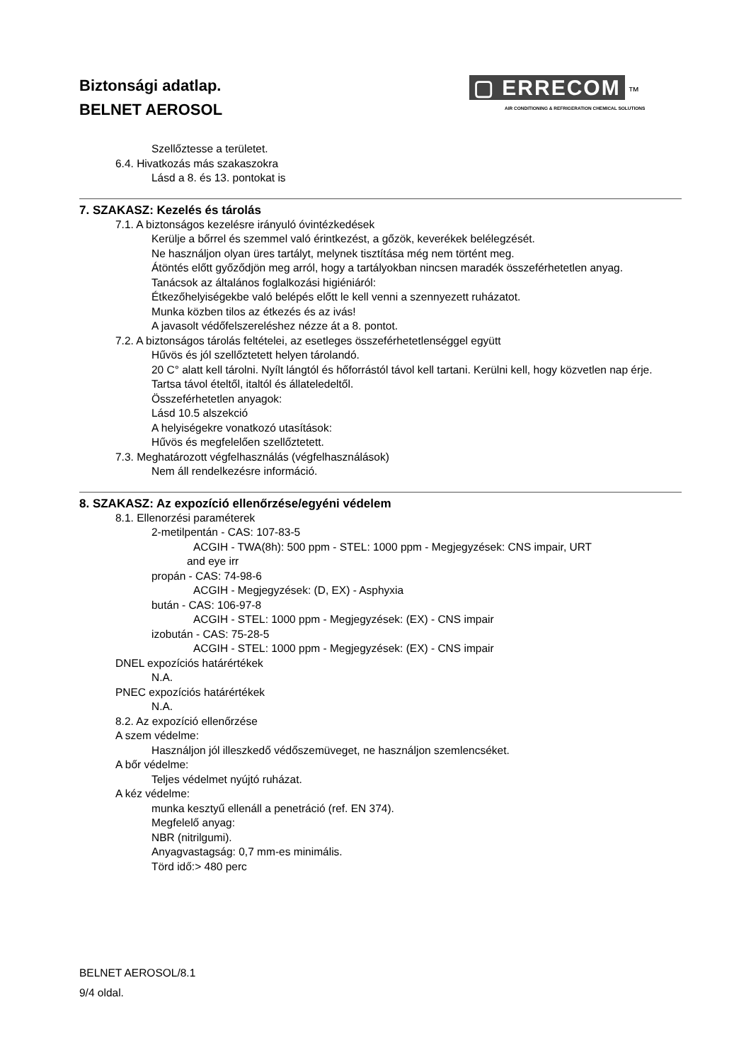Biztonsági adatlap.
BELNET AEROSOL
▢ ERRECOM ™
AIR CONDITIONING & REFRIGERATION CHEMICAL SOLUTIONS
Szellőztesse a területet.
6.4. Hivatkozás más szakaszokra
Lásd a 8. és 13. pontokat is
7. SZAKASZ: Kezelés és tárolás
7.1. A biztonságos kezelésre irányuló óvintézkedések
Kerülje a bőrrel és szemmel való érintkezést, a gőzök, keverékek belélegzését.
Ne használjon olyan üres tartályt, melynek tisztítása még nem történt meg.
Átöntés előtt győződjön meg arról, hogy a tartályokban nincsen maradék összeférhetetlen anyag.
Tanácsok az általános foglalkozási higiéniáról:
Étkezőhelyiségekbe való belépés előtt le kell venni a szennyezett ruházatot.
Munka közben tilos az étkezés és az ivás!
A javasolt védőfelszereléshez nézze át a 8. pontot.
7.2. A biztonságos tárolás feltételei, az esetleges összeférhetetlenséggel együtt
Hűvös és jól szellőztetett helyen tárolandó.
20 C° alatt kell tárolni. Nyílt lángtól és hőforrástól távol kell tartani. Kerülni kell, hogy közvetlen nap érje.
Tartsa távol ételtől, italtól és állateledeltől.
Összeférhetetlen anyagok:
Lásd 10.5 alszekció
A helyiségekre vonatkozó utasítások:
Hűvös és megfelelően szellőztetett.
7.3. Meghatározott végfelhasználás (végfelhasználások)
Nem áll rendelkezésre információ.
8. SZAKASZ: Az expozíció ellenőrzése/egyéni védelem
8.1. Ellenorzési paraméterek
2-metilpentán - CAS: 107-83-5
ACGIH - TWA(8h): 500 ppm - STEL: 1000 ppm - Megjegyzések: CNS impair, URT
and eye irr
propán - CAS: 74-98-6
ACGIH - Megjegyzések: (D, EX) - Asphyxia
bután - CAS: 106-97-8
ACGIH - STEL: 1000 ppm - Megjegyzések: (EX) - CNS impair
izobután - CAS: 75-28-5
ACGIH - STEL: 1000 ppm - Megjegyzések: (EX) - CNS impair
DNEL expozíciós határértékek
N.A.
PNEC expozíciós határértékek
N.A.
8.2. Az expozíció ellenőrzése
A szem védelme:
Használjon jól illeszkedő védőszemüveget, ne használjon szemlencséket.
A bőr védelme:
Teljes védelmet nyújtó ruházat.
A kéz védelme:
munka kesztyű ellenáll a penetráció (ref. EN 374).
Megfelelő anyag:
NBR (nitrilgumi).
Anyagvastagság: 0,7 mm-es minimális.
Törd idő:> 480 perc
BELNET AEROSOL/8.1
9/4 oldal.